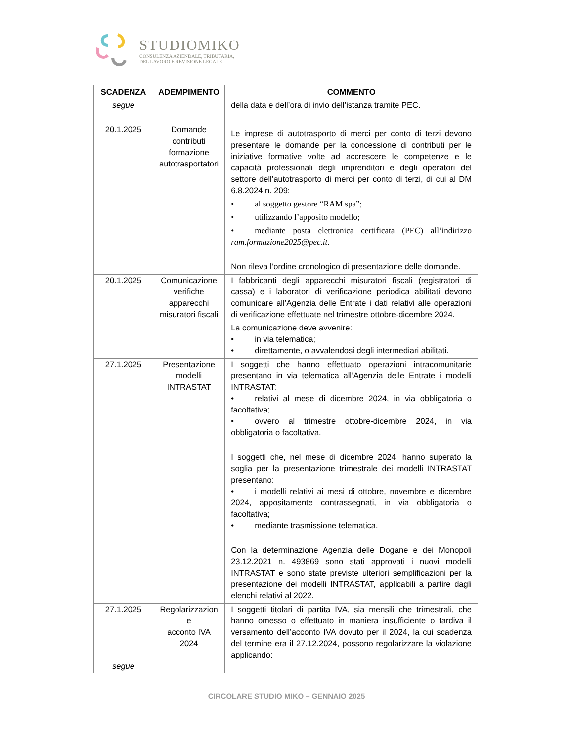STUDIOMIKO
CONSULENZA AZIENDALE, TRIBUTARIA,
DEL LAVORO E REVISIONE LEGALE
| SCADENZA | ADEMPIMENTO | COMMENTO |
| --- | --- | --- |
| segue | | della data e dell’ora di invio dell’istanza tramite PEC. |
| 20.1.2025 | Domande contributi formazione autotrasportatori | Le imprese di autotrasporto di merci per conto di terzi devono presentare le domande per la concessione di contributi per le iniziative formative volte ad accrescere le competenze e le capacità professionali degli imprenditori e degli operatori del settore dell’autotrasporto di merci per conto di terzi, di cui al DM 6.8.2024 n. 209: • al soggetto gestore “RAM spa”; • utilizzando l’apposito modello; • mediante posta elettronica certificata (PEC) all’indirizzo ram.formazione2025@pec.it . Non rileva l’ordine cronologico di presentazione delle domande. |
| 20.1.2025 | Comunicazione verifiche apparecchi misuratori fiscali | I fabbricanti degli apparecchi misuratori fiscali (registratori di cassa) e i laboratori di verificazione periodica abilitati devono comunicare all’Agenzia delle Entrate i dati relativi alle operazioni di verificazione effettuate nel trimestre ottobre-dicembre 2024. La comunicazione deve avvenire: • in via telematica; • direttamente, o avvalendosi degli intermediari abilitati. |
| 27.1.2025 | Presentazione modelli INTRASTAT | I soggetti che hanno effettuato operazioni intracomunitarie presentano in via telematica all’Agenzia delle Entrate i modelli INTRASTAT: • relativi al mese di dicembre 2024, in via obbligatoria o facoltativa; • ovvero al trimestre ottobre-dicembre 2024, in via obbligatoria o facoltativa. I soggetti che, nel mese di dicembre 2024, hanno superato la soglia per la presentazione trimestrale dei modelli INTRASTAT presentano: • i modelli relativi ai mesi di ottobre, novembre e dicembre 2024, appositamente contrassegnati, in via obbligatoria o facoltativa; • mediante trasmissione telematica. Con la determinazione Agenzia delle Dogane e dei Monopoli 23.12.2021 n. 493869 sono stati approvati i nuovi modelli INTRASTAT e sono state previste ulteriori semplificazioni per la presentazione dei modelli INTRASTAT, applicabili a partire dagli elenchi relativi al 2022. |
| 27.1.2025 segue | Regolarizzazion e acconto IVA 2024 | I soggetti titolari di partita IVA, sia mensili che trimestrali, che hanno omesso o effettuato in maniera insufficiente o tardiva il versamento dell’acconto IVA dovuto per il 2024, la cui scadenza del termine era il 27.12.2024, possono regolarizzare la violazione applicando: |
CIRCOLARE STUDIO MIKO – GENNAIO 2025